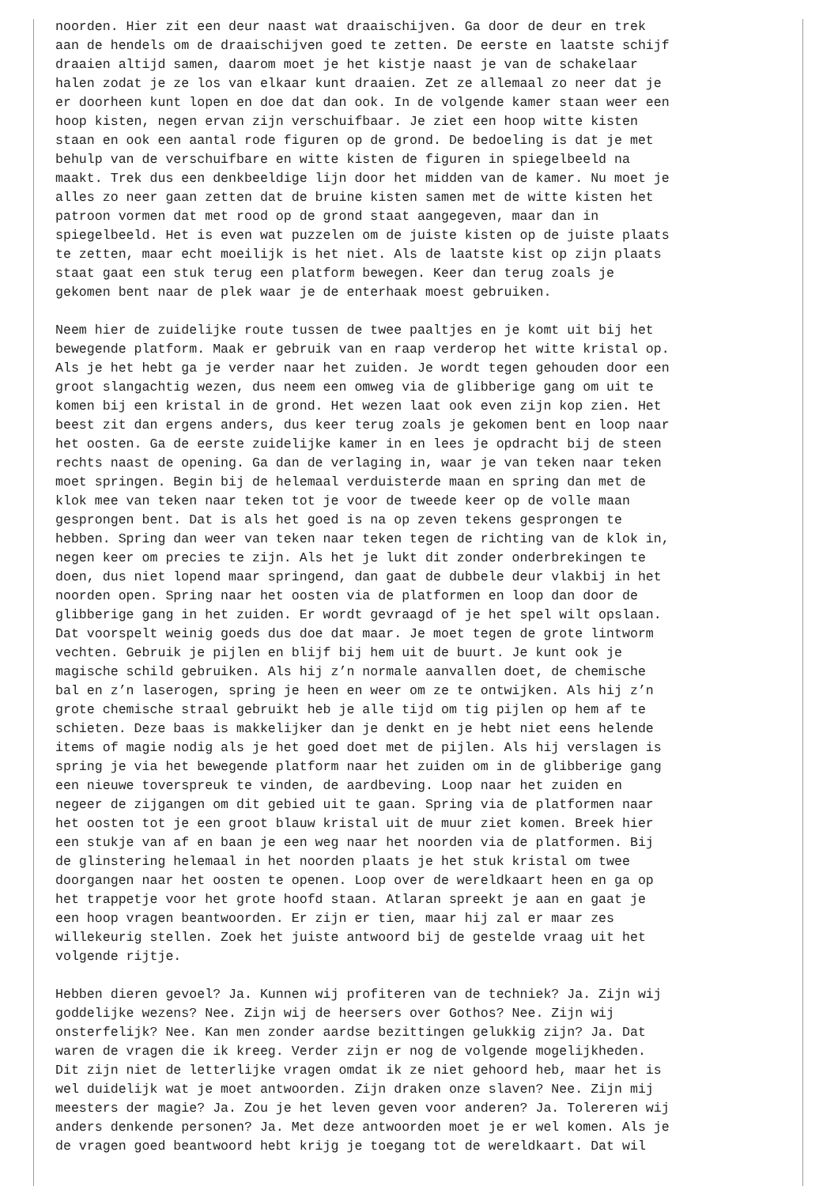noorden. Hier zit een deur naast wat draaischijven. Ga door de deur en trek
aan de hendels om de draaischijven goed te zetten. De eerste en laatste schijf
draaien altijd samen, daarom moet je het kistje naast je van de schakelaar
halen zodat je ze los van elkaar kunt draaien. Zet ze allemaal zo neer dat je
er doorheen kunt lopen en doe dat dan ook. In de volgende kamer staan weer een
hoop kisten, negen ervan zijn verschuifbaar. Je ziet een hoop witte kisten
staan en ook een aantal rode figuren op de grond. De bedoeling is dat je met
behulp van de verschuifbare en witte kisten de figuren in spiegelbeeld na
maakt. Trek dus een denkbeeldige lijn door het midden van de kamer. Nu moet je
alles zo neer gaan zetten dat de bruine kisten samen met de witte kisten het
patroon vormen dat met rood op de grond staat aangegeven, maar dan in
spiegelbeeld. Het is even wat puzzelen om de juiste kisten op de juiste plaats
te zetten, maar echt moeilijk is het niet. Als de laatste kist op zijn plaats
staat gaat een stuk terug een platform bewegen. Keer dan terug zoals je
gekomen bent naar de plek waar je de enterhaak moest gebruiken.

Neem hier de zuidelijke route tussen de twee paaltjes en je komt uit bij het
bewegende platform. Maak er gebruik van en raap verderop het witte kristal op.
Als je het hebt ga je verder naar het zuiden. Je wordt tegen gehouden door een
groot slangachtig wezen, dus neem een omweg via de glibberige gang om uit te
komen bij een kristal in de grond. Het wezen laat ook even zijn kop zien. Het
beest zit dan ergens anders, dus keer terug zoals je gekomen bent en loop naar
het oosten. Ga de eerste zuidelijke kamer in en lees je opdracht bij de steen
rechts naast de opening. Ga dan de verlaging in, waar je van teken naar teken
moet springen. Begin bij de helemaal verduisterde maan en spring dan met de
klok mee van teken naar teken tot je voor de tweede keer op de volle maan
gesprongen bent. Dat is als het goed is na op zeven tekens gesprongen te
hebben. Spring dan weer van teken naar teken tegen de richting van de klok in,
negen keer om precies te zijn. Als het je lukt dit zonder onderbrekingen te
doen, dus niet lopend maar springend, dan gaat de dubbele deur vlakbij in het
noorden open. Spring naar het oosten via de platformen en loop dan door de
glibberige gang in het zuiden. Er wordt gevraagd of je het spel wilt opslaan.
Dat voorspelt weinig goeds dus doe dat maar. Je moet tegen de grote lintworm
vechten. Gebruik je pijlen en blijf bij hem uit de buurt. Je kunt ook je
magische schild gebruiken. Als hij z’n normale aanvallen doet, de chemische
bal en z’n laserogen, spring je heen en weer om ze te ontwijken. Als hij z’n
grote chemische straal gebruikt heb je alle tijd om tig pijlen op hem af te
schieten. Deze baas is makkelijker dan je denkt en je hebt niet eens helende
items of magie nodig als je het goed doet met de pijlen. Als hij verslagen is
spring je via het bewegende platform naar het zuiden om in de glibberige gang
een nieuwe toverspreuk te vinden, de aardbeving. Loop naar het zuiden en
negeer de zijgangen om dit gebied uit te gaan. Spring via de platformen naar
het oosten tot je een groot blauw kristal uit de muur ziet komen. Breek hier
een stukje van af en baan je een weg naar het noorden via de platformen. Bij
de glinstering helemaal in het noorden plaats je het stuk kristal om twee
doorgangen naar het oosten te openen. Loop over de wereldkaart heen en ga op
het trappetje voor het grote hoofd staan. Atlaran spreekt je aan en gaat je
een hoop vragen beantwoorden. Er zijn er tien, maar hij zal er maar zes
willekeurig stellen. Zoek het juiste antwoord bij de gestelde vraag uit het
volgende rijtje.

Hebben dieren gevoel? Ja. Kunnen wij profiteren van de techniek? Ja. Zijn wij
goddelijke wezens? Nee. Zijn wij de heersers over Gothos? Nee. Zijn wij
onsterfelijk? Nee. Kan men zonder aardse bezittingen gelukkig zijn? Ja. Dat
waren de vragen die ik kreeg. Verder zijn er nog de volgende mogelijkheden.
Dit zijn niet de letterlijke vragen omdat ik ze niet gehoord heb, maar het is
wel duidelijk wat je moet antwoorden. Zijn draken onze slaven? Nee. Zijn mij
meesters der magie? Ja. Zou je het leven geven voor anderen? Ja. Tolereren wij
anders denkende personen? Ja. Met deze antwoorden moet je er wel komen. Als je
de vragen goed beantwoord hebt krijg je toegang tot de wereldkaart. Dat wil